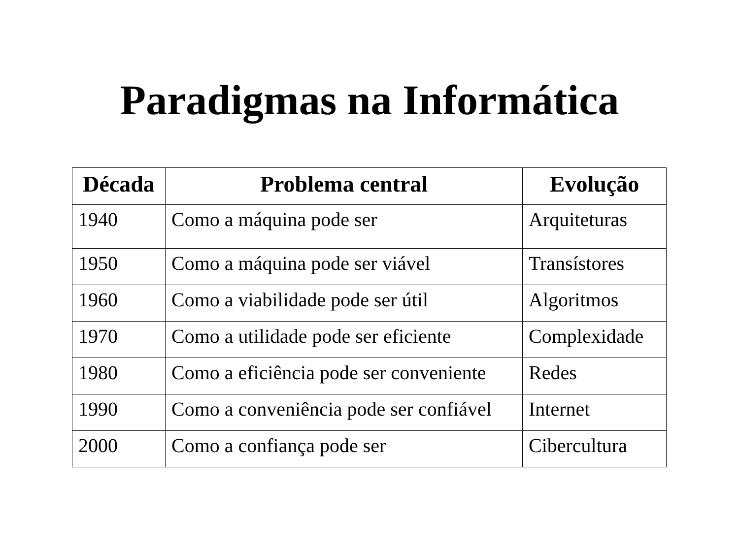Paradigmas na Informática
| Década | Problema central | Evolução |
| --- | --- | --- |
| 1940 | Como a máquina pode ser | Arquiteturas |
| 1950 | Como a máquina pode ser viável | Transístores |
| 1960 | Como a viabilidade pode ser útil | Algoritmos |
| 1970 | Como a utilidade pode ser eficiente | Complexidade |
| 1980 | Como a eficiência pode ser conveniente | Redes |
| 1990 | Como a conveniência pode ser confiável | Internet |
| 2000 | Como a confiança pode ser | Cibercultura |